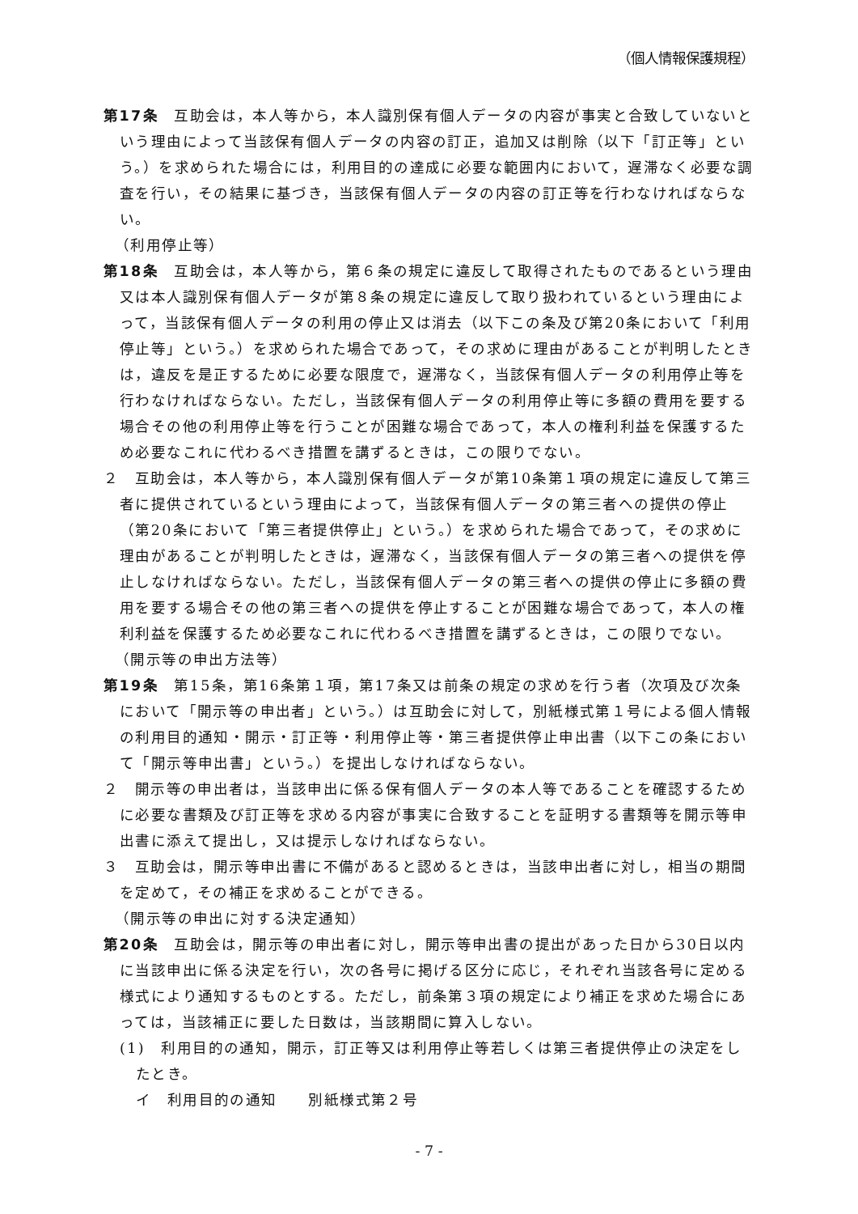（個人情報保護規程）
第17条　互助会は，本人等から，本人識別保有個人データの内容が事実と合致していないという理由によって当該保有個人データの内容の訂正，追加又は削除（以下「訂正等」という。）を求められた場合には，利用目的の達成に必要な範囲内において，遅滞なく必要な調査を行い，その結果に基づき，当該保有個人データの内容の訂正等を行わなければならない。
（利用停止等）
第18条　互助会は，本人等から，第６条の規定に違反して取得されたものであるという理由又は本人識別保有個人データが第８条の規定に違反して取り扱われているという理由によって，当該保有個人データの利用の停止又は消去（以下この条及び第20条において「利用停止等」という。）を求められた場合であって，その求めに理由があることが判明したときは，違反を是正するために必要な限度で，遅滞なく，当該保有個人データの利用停止等を行わなければならない。ただし，当該保有個人データの利用停止等に多額の費用を要する場合その他の利用停止等を行うことが困難な場合であって，本人の権利利益を保護するため必要なこれに代わるべき措置を講ずるときは，この限りでない。
２　互助会は，本人等から，本人識別保有個人データが第10条第１項の規定に違反して第三者に提供されているという理由によって，当該保有個人データの第三者への提供の停止（第20条において「第三者提供停止」という。）を求められた場合であって，その求めに理由があることが判明したときは，遅滞なく，当該保有個人データの第三者への提供を停止しなければならない。ただし，当該保有個人データの第三者への提供の停止に多額の費用を要する場合その他の第三者への提供を停止することが困難な場合であって，本人の権利利益を保護するため必要なこれに代わるべき措置を講ずるときは，この限りでない。
（開示等の申出方法等）
第19条　第15条，第16条第１項，第17条又は前条の規定の求めを行う者（次項及び次条において「開示等の申出者」という。）は互助会に対して，別紙様式第１号による個人情報の利用目的通知・開示・訂正等・利用停止等・第三者提供停止申出書（以下この条において「開示等申出書」という。）を提出しなければならない。
２　開示等の申出者は，当該申出に係る保有個人データの本人等であることを確認するために必要な書類及び訂正等を求める内容が事実に合致することを証明する書類等を開示等申出書に添えて提出し，又は提示しなければならない。
３　互助会は，開示等申出書に不備があると認めるときは，当該申出者に対し，相当の期間を定めて，その補正を求めることができる。
（開示等の申出に対する決定通知）
第20条　互助会は，開示等の申出者に対し，開示等申出書の提出があった日から30日以内に当該申出に係る決定を行い，次の各号に掲げる区分に応じ，それぞれ当該各号に定める様式により通知するものとする。ただし，前条第３項の規定により補正を求めた場合にあっては，当該補正に要した日数は，当該期間に算入しない。
(1)　利用目的の通知，開示，訂正等又は利用停止等若しくは第三者提供停止の決定をしたとき。
イ　利用目的の通知　　別紙様式第２号
- 7 -